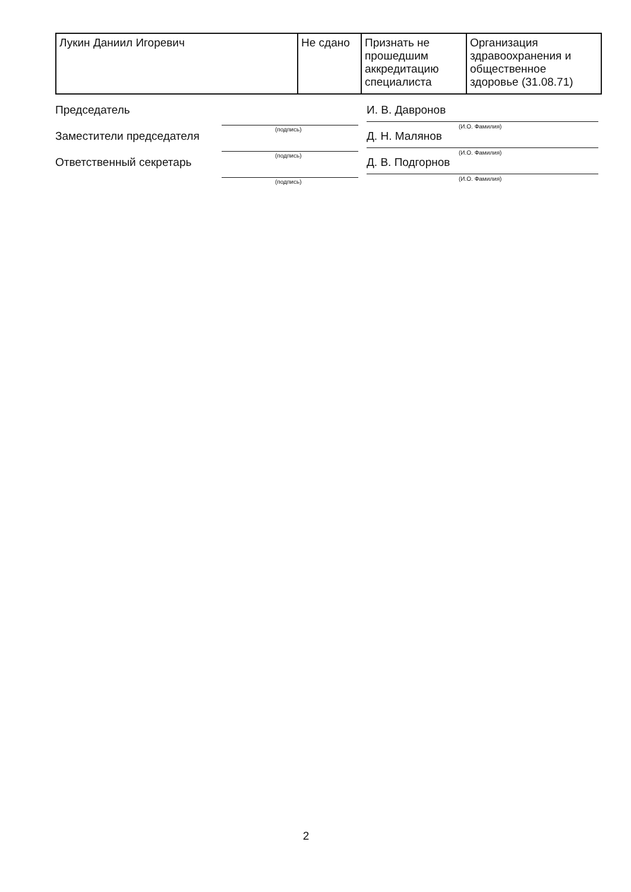| Лукин Даниил Игоревич | Не сдано | Признать не прошедшим аккредитацию специалиста | Организация здравоохранения и общественное здоровье (31.08.71) |
Председатель
(подпись)
И. В. Давронов
(И.О. Фамилия)
Заместители председателя
(подпись)
Д. Н. Малянов
(И.О. Фамилия)
Ответственный секретарь
(подпись)
Д. В. Подгорнов
(И.О. Фамилия)
2